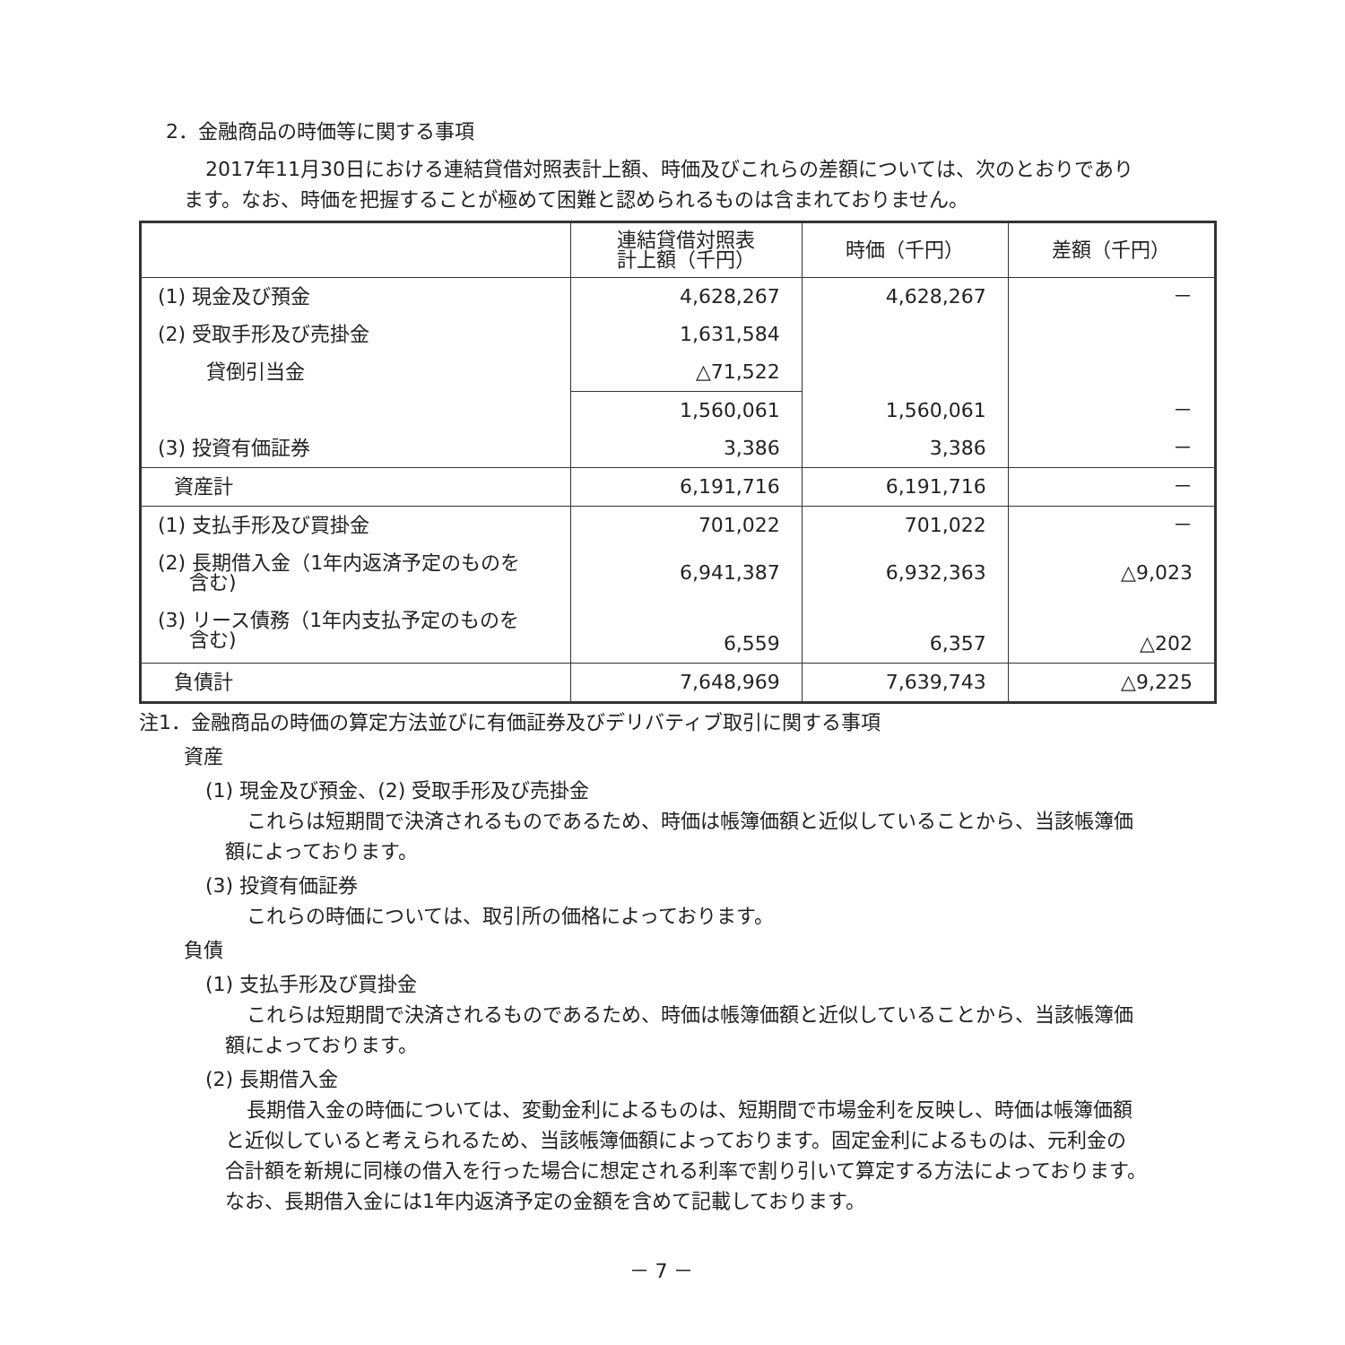2．金融商品の時価等に関する事項
2017年11月30日における連結貸借対照表計上額、時価及びこれらの差額については、次のとおりであり
ます。なお、時価を把握することが極めて困難と認められるものは含まれておりません。
| | 連結貸借対照表 計上額（千円） | 時価（千円） | 差額（千円） |
| --- | --- | --- | --- |
| (1) 現金及び預金 | 4,628,267 | 4,628,267 | － |
| (2) 受取手形及び売掛金 | 1,631,584 | | |
| 貸倒引当金 | △71,522 | | |
| | 1,560,061 | 1,560,061 | － |
| (3) 投資有価証券 | 3,386 | 3,386 | － |
| 資産計 | 6,191,716 | 6,191,716 | － |
| (1) 支払手形及び買掛金 | 701,022 | 701,022 | － |
| (2) 長期借入金（1年内返済予定のものを 含む) | 6,941,387 | 6,932,363 | △9,023 |
| (3) リース債務（1年内支払予定のものを 含む) | 6,559 | 6,357 | △202 |
| 負債計 | 7,648,969 | 7,639,743 | △9,225 |
注1．金融商品の時価の算定方法並びに有価証券及びデリバティブ取引に関する事項
資産
(1) 現金及び預金、(2) 受取手形及び売掛金
これらは短期間で決済されるものであるため、時価は帳簿価額と近似していることから、当該帳簿価
額によっております。
(3) 投資有価証券
これらの時価については、取引所の価格によっております。
負債
(1) 支払手形及び買掛金
これらは短期間で決済されるものであるため、時価は帳簿価額と近似していることから、当該帳簿価
額によっております。
(2) 長期借入金
長期借入金の時価については、変動金利によるものは、短期間で市場金利を反映し、時価は帳簿価額
と近似していると考えられるため、当該帳簿価額によっております。固定金利によるものは、元利金の
合計額を新規に同様の借入を行った場合に想定される利率で割り引いて算定する方法によっております。
なお、長期借入金には1年内返済予定の金額を含めて記載しております。
－ 7 －